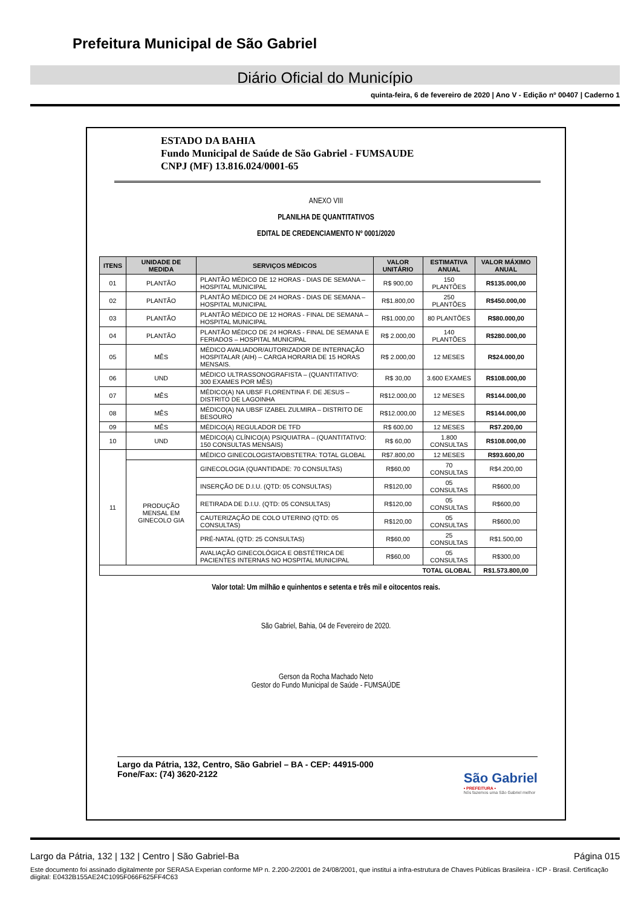Prefeitura Municipal de São Gabriel
Diário Oficial do Município
quinta-feira, 6 de fevereiro de 2020 | Ano V - Edição nº 00407 | Caderno 1
ESTADO DA BAHIA
Fundo Municipal de Saúde de São Gabriel - FUMSAUDE
CNPJ (MF) 13.816.024/0001-65
ANEXO VIII
PLANILHA DE QUANTITATIVOS
EDITAL DE CREDENCIAMENTO Nº 0001/2020
| ITENS | UNIDADE DE MEDIDA | SERVIÇOS MÉDICOS | VALOR UNITÁRIO | ESTIMATIVA ANUAL | VALOR MÁXIMO ANUAL |
| --- | --- | --- | --- | --- | --- |
| 01 | PLANTÃO | PLANTÃO MÉDICO DE 12 HORAS - DIAS DE SEMANA – HOSPITAL MUNICIPAL | R$ 900,00 | 150 PLANTÕES | R$135.000,00 |
| 02 | PLANTÃO | PLANTÃO MÉDICO DE 24 HORAS - DIAS DE SEMANA – HOSPITAL MUNICIPAL | R$1.800,00 | 250 PLANTÕES | R$450.000,00 |
| 03 | PLANTÃO | PLANTÃO MÉDICO DE 12 HORAS - FINAL DE SEMANA – HOSPITAL MUNICIPAL | R$1.000,00 | 80 PLANTÕES | R$80.000,00 |
| 04 | PLANTÃO | PLANTÃO MÉDICO DE 24 HORAS - FINAL DE SEMANA E FERIADOS – HOSPITAL MUNICIPAL | R$ 2.000,00 | 140 PLANTÕES | R$280.000,00 |
| 05 | MÊS | MÉDICO AVALIADOR/AUTORIZADOR DE INTERNAÇÃO HOSPITALAR (AIH) – CARGA HORARIA DE 15 HORAS MENSAIS. | R$ 2.000,00 | 12 MESES | R$24.000,00 |
| 06 | UND | MÉDICO ULTRASSONOGRAFISTA – (QUANTITATIVO: 300 EXAMES POR MÊS) | R$ 30,00 | 3.600 EXAMES | R$108.000,00 |
| 07 | MÊS | MÉDICO(A) NA UBSF FLORENTINA F. DE JESUS – DISTRITO DE LAGOINHA | R$12.000,00 | 12 MESES | R$144.000,00 |
| 08 | MÊS | MÉDICO(A) NA UBSF IZABEL ZULMIRA – DISTRITO DE BESOURO | R$12.000,00 | 12 MESES | R$144.000,00 |
| 09 | MÊS | MÉDICO(A) REGULADOR DE TFD | R$ 600,00 | 12 MESES | R$7.200,00 |
| 10 | UND | MÉDICO(A) CLÍNICO(A) PSIQUIATRA – (QUANTITATIVO: 150 CONSULTAS MENSAIS) | R$ 60,00 | 1.800 CONSULTAS | R$108.000,00 |
| 11 | | MÉDICO GINECOLOGISTA/OBSTETRA: TOTAL GLOBAL | R$7.800,00 | 12 MESES | R$93.600,00 |
| | PRODUÇÃO MENSAL EM GINECOLO GIA | GINECOLOGIA (QUANTIDADE: 70 CONSULTAS) | R$60,00 | 70 CONSULTAS | R$4.200,00 |
| | | INSERÇÃO DE D.I.U. (QTD: 05 CONSULTAS) | R$120,00 | 05 CONSULTAS | R$600,00 |
| | | RETIRADA DE D.I.U. (QTD: 05 CONSULTAS) | R$120,00 | 05 CONSULTAS | R$600,00 |
| | | CAUTERIZAÇÃO DE COLO UTERINO (QTD: 05 CONSULTAS) | R$120,00 | 05 CONSULTAS | R$600,00 |
| | | PRÉ-NATAL (QTD: 25 CONSULTAS) | R$60,00 | 25 CONSULTAS | R$1.500,00 |
| | | AVALIAÇÃO GINECOLÓGICA E OBSTÉTRICA DE PACIENTES INTERNAS NO HOSPITAL MUNICIPAL | R$60,00 | 05 CONSULTAS | R$300,00 |
| TOTAL GLOBAL | | | | | R$1.573.800,00 |
Valor total: Um milhão e quinhentos e setenta e três mil e oitocentos reais.
São Gabriel, Bahia, 04 de Fevereiro de 2020.
Gerson da Rocha Machado Neto
Gestor do Fundo Municipal de Saúde - FUMSAÚDE
Largo da Pátria, 132, Centro, São Gabriel – BA - CEP: 44915-000
Fone/Fax: (74) 3620-2122
São Gabriel
• PREFEITURA •
Nós fazemos uma São Gabriel melhor
Largo da Pátria, 132 | 132 | Centro | São Gabriel-Ba Página 015
Este documento foi assinado digitalmente por SERASA Experian conforme MP n. 2.200-2/2001 de 24/08/2001, que institui a infra-estrutura de Chaves Públicas Brasileira - ICP - Brasil. Certificação diigital: E0432B155AE24C1095F066F625FF4C63